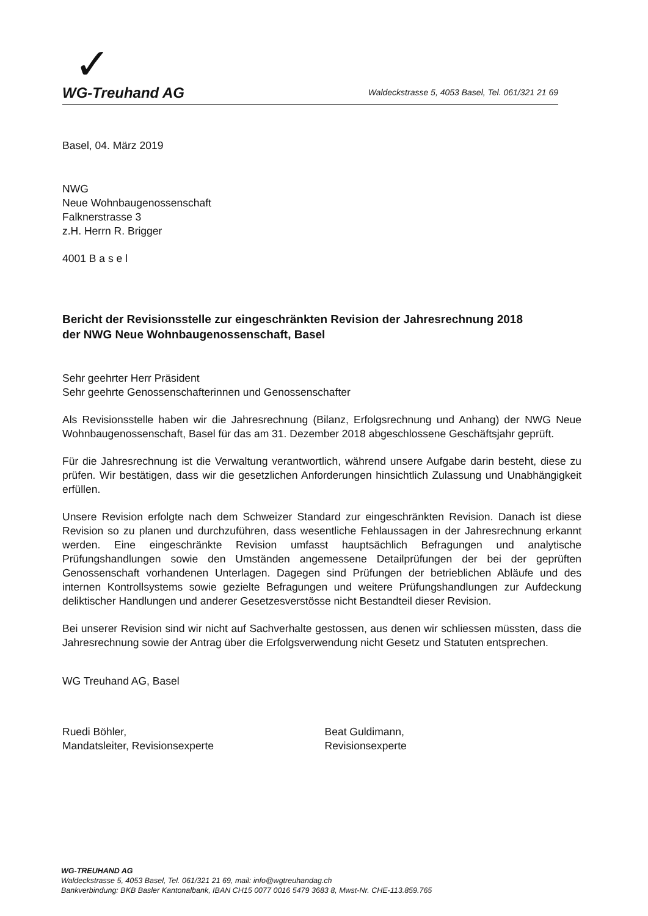✓
WG-Treuhand AG Waldeckstrasse 5, 4053 Basel, Tel. 061/321 21 69
Basel, 04. März 2019
NWG
Neue Wohnbaugenossenschaft
Falknerstrasse 3
z.H. Herrn R. Brigger
4001 B a s e l
Bericht der Revisionsstelle zur eingeschränkten Revision der Jahresrechnung 2018
der NWG Neue Wohnbaugenossenschaft, Basel
Sehr geehrter Herr Präsident
Sehr geehrte Genossenschafterinnen und Genossenschafter
Als Revisionsstelle haben wir die Jahresrechnung (Bilanz, Erfolgsrechnung und Anhang) der NWG Neue Wohnbaugenossenschaft, Basel für das am 31. Dezember 2018 abgeschlossene Geschäftsjahr geprüft.
Für die Jahresrechnung ist die Verwaltung verantwortlich, während unsere Aufgabe darin besteht, diese zu prüfen. Wir bestätigen, dass wir die gesetzlichen Anforderungen hinsichtlich Zulassung und Unabhängigkeit erfüllen.
Unsere Revision erfolgte nach dem Schweizer Standard zur eingeschränkten Revision. Danach ist diese Revision so zu planen und durchzuführen, dass wesentliche Fehlaussagen in der Jahresrechnung erkannt werden. Eine eingeschränkte Revision umfasst hauptsächlich Befragungen und analytische Prüfungshandlungen sowie den Umständen angemessene Detailprüfungen der bei der geprüften Genossenschaft vorhandenen Unterlagen. Dagegen sind Prüfungen der betrieblichen Abläufe und des internen Kontrollsystems sowie gezielte Befragungen und weitere Prüfungshandlungen zur Aufdeckung deliktischer Handlungen und anderer Gesetzesverstösse nicht Bestandteil dieser Revision.
Bei unserer Revision sind wir nicht auf Sachverhalte gestossen, aus denen wir schliessen müssten, dass die Jahresrechnung sowie der Antrag über die Erfolgsverwendung nicht Gesetz und Statuten entsprechen.
WG Treuhand AG, Basel
Ruedi Böhler,
Mandatsleiter, Revisionsexperte
Beat Guldimann,
Revisionsexperte
WG-TREUHAND AG
Waldeckstrasse 5, 4053 Basel, Tel. 061/321 21 69, mail: info@wgtreuhandag.ch
Bankverbindung: BKB Basler Kantonalbank, IBAN CH15 0077 0016 5479 3683 8, Mwst-Nr. CHE-113.859.765